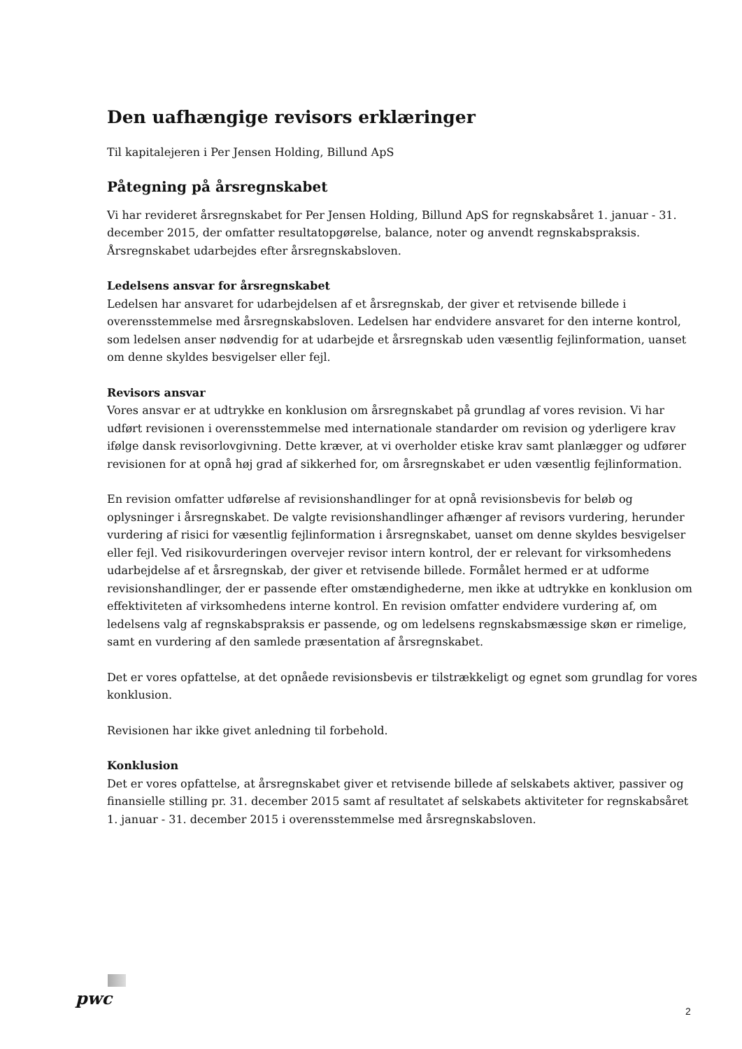Den uafhængige revisors erklæringer
Til kapitalejeren i Per Jensen Holding, Billund ApS
Påtegning på årsregnskabet
Vi har revideret årsregnskabet for Per Jensen Holding, Billund ApS for regnskabsåret 1. januar - 31. december 2015, der omfatter resultatopgørelse, balance, noter og anvendt regnskabspraksis. Årsregnskabet udarbejdes efter årsregnskabsloven.
Ledelsens ansvar for årsregnskabet
Ledelsen har ansvaret for udarbejdelsen af et årsregnskab, der giver et retvisende billede i overensstemmelse med årsregnskabsloven. Ledelsen har endvidere ansvaret for den interne kontrol, som ledelsen anser nødvendig for at udarbejde et årsregnskab uden væsentlig fejlinformation, uanset om denne skyldes besvigelser eller fejl.
Revisors ansvar
Vores ansvar er at udtrykke en konklusion om årsregnskabet på grundlag af vores revision. Vi har udført revisionen i overensstemmelse med internationale standarder om revision og yderligere krav ifølge dansk revisorlovgivning. Dette kræver, at vi overholder etiske krav samt planlægger og udfører revisionen for at opnå høj grad af sikkerhed for, om årsregnskabet er uden væsentlig fejlinformation.
En revision omfatter udførelse af revisionshandlinger for at opnå revisionsbevis for beløb og oplysninger i årsregnskabet. De valgte revisionshandlinger afhænger af revisors vurdering, herunder vurdering af risici for væsentlig fejlinformation i årsregnskabet, uanset om denne skyldes besvigelser eller fejl. Ved risikovurderingen overvejer revisor intern kontrol, der er relevant for virksomhedens udarbejdelse af et årsregnskab, der giver et retvisende billede. Formålet hermed er at udforme revisionshandlinger, der er passende efter omstændighederne, men ikke at udtrykke en konklusion om effektiviteten af virksomhedens interne kontrol. En revision omfatter endvidere vurdering af, om ledelsens valg af regnskabspraksis er passende, og om ledelsens regnskabsmæssige skøn er rimelige, samt en vurdering af den samlede præsentation af årsregnskabet.
Det er vores opfattelse, at det opnåede revisionsbevis er tilstrækkeligt og egnet som grundlag for vores konklusion.
Revisionen har ikke givet anledning til forbehold.
Konklusion
Det er vores opfattelse, at årsregnskabet giver et retvisende billede af selskabets aktiver, passiver og finansielle stilling pr. 31. december 2015 samt af resultatet af selskabets aktiviteter for regnskabsåret 1. januar - 31. december 2015 i overensstemmelse med årsregnskabsloven.
pwc
2